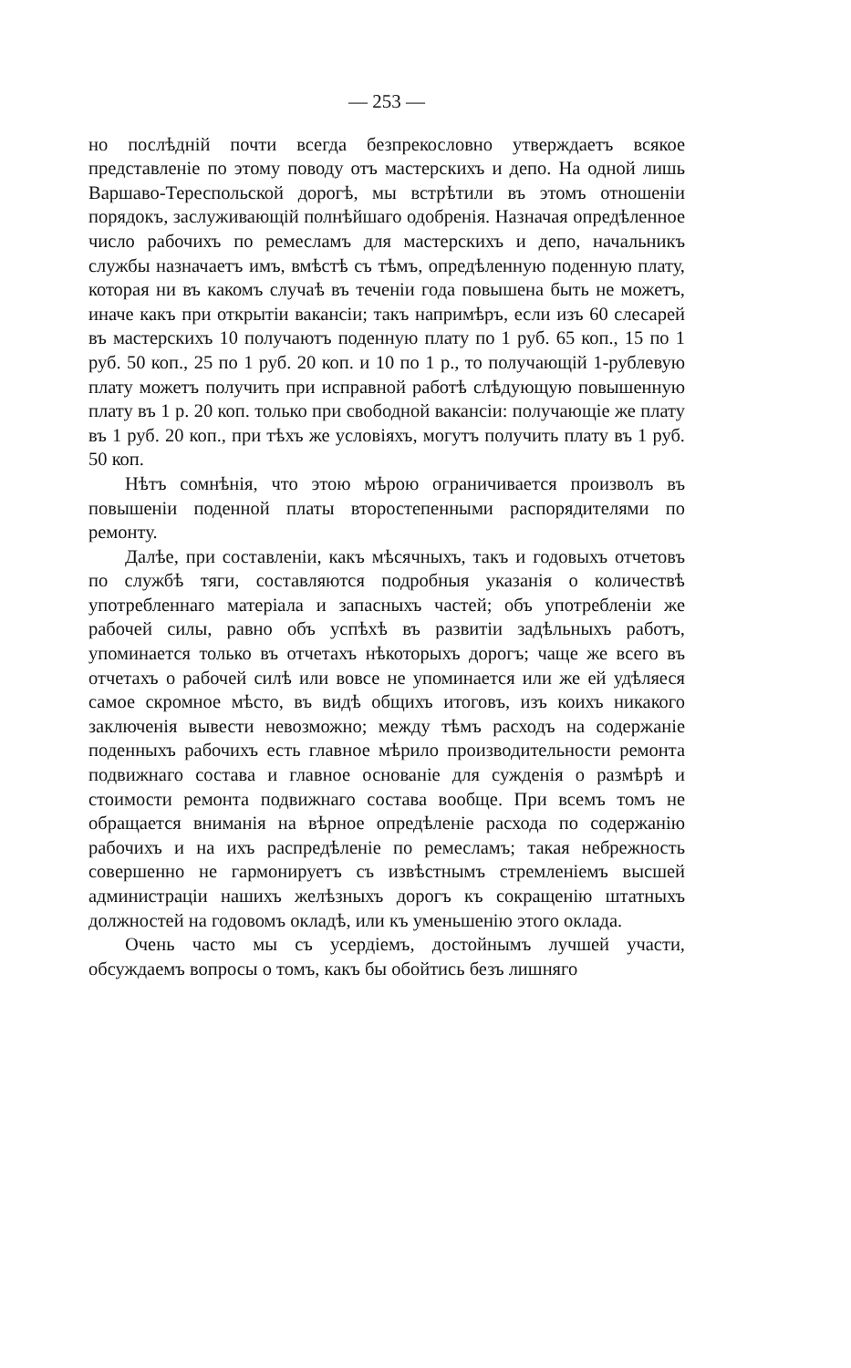— 253 —
но послѣдній почти всегда безпрекословно утверждаетъ всякое представленіе по этому поводу отъ мастерскихъ и депо. На одной лишь Варшаво-Тереспольской дорогѣ, мы встрѣтили въ этомъ отношеніи порядокъ, заслуживающій полнѣйшаго одобренія. Назначая опредѣленное число рабочихъ по ремесламъ для мастерскихъ и депо, начальникъ службы назначаетъ имъ, вмѣстѣ съ тѣмъ, опредѣленную поденную плату, которая ни въ какомъ случаѣ въ теченіи года повышена быть не можетъ, иначе какъ при открытіи вакансіи; такъ напримѣръ, если изъ 60 слесарей въ мастерскихъ 10 получаютъ поденную плату по 1 руб. 65 коп., 15 по 1 руб. 50 коп., 25 по 1 руб. 20 коп. и 10 по 1 р., то получающій 1-рублевую плату можетъ получить при исправной работѣ слѣдующую повышенную плату въ 1 р. 20 коп. только при свободной вакансіи: получающіе же плату въ 1 руб. 20 коп., при тѣхъ же условіяхъ, могутъ получить плату въ 1 руб. 50 коп.
Нѣтъ сомнѣнія, что этою мѣрою ограничивается произволъ въ повышеніи поденной платы второстепенными распорядителями по ремонту.
Далѣе, при составленіи, какъ мѣсячныхъ, такъ и годовыхъ отчетовъ по службѣ тяги, составляются подробныя указанія о количествѣ употребленнаго матеріала и запасныхъ частей; объ употребленіи же рабочей силы, равно объ успѣхѣ въ развитіи задѣльныхъ работъ, упоминается только въ отчетахъ нѣкоторыхъ дорогъ; чаще же всего въ отчетахъ о рабочей силѣ или вовсе не упоминается или же ей удѣляеся самое скромное мѣсто, въ видѣ общихъ итоговъ, изъ коихъ никакого заключенія вывести невозможно; между тѣмъ расходъ на содержаніе поденныхъ рабочихъ есть главное мѣрило производительности ремонта подвижнаго состава и главное основаніе для сужденія о размѣрѣ и стоимости ремонта подвижнаго состава вообще. При всемъ томъ не обращается вниманія на вѣрное опредѣленіе расхода по содержанію рабочихъ и на ихъ распредѣленіе по ремесламъ; такая небрежность совершенно не гармонируетъ съ извѣстнымъ стремленіемъ высшей администраціи нашихъ желѣзныхъ дорогъ къ сокращенію штатныхъ должностей на годовомъ окладѣ, или къ уменьшенію этого оклада.
Очень часто мы съ усердіемъ, достойнымъ лучшей участи, обсуждаемъ вопросы о томъ, какъ бы обойтись безъ лишняго